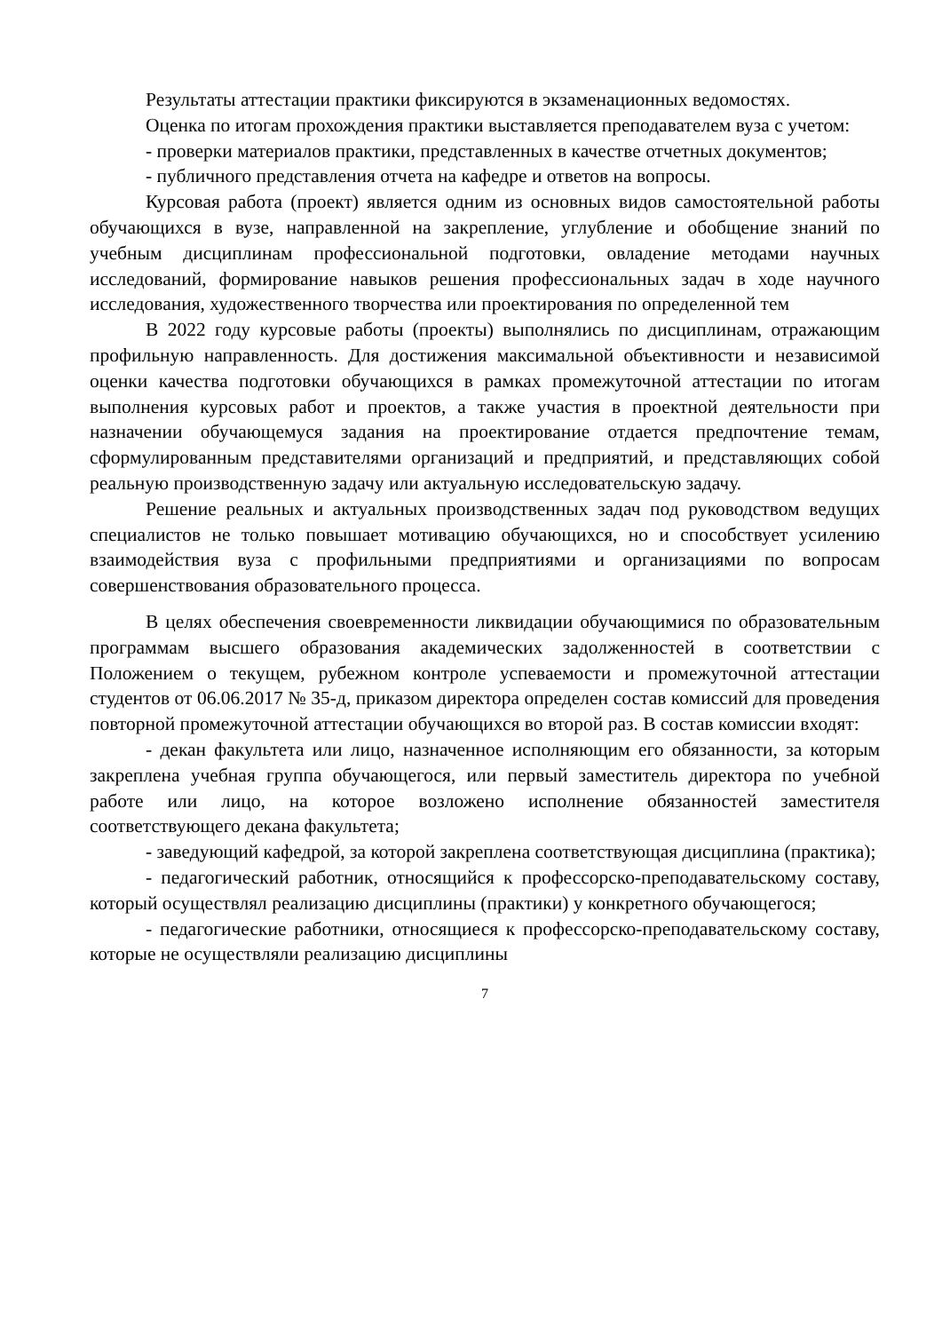Результаты аттестации практики фиксируются в экзаменационных ведомостях.
Оценка по итогам прохождения практики выставляется преподавателем вуза с учетом:
- проверки материалов практики, представленных в качестве отчетных документов;
- публичного представления отчета на кафедре и ответов на вопросы.
Курсовая работа (проект) является одним из основных видов самостоятельной работы обучающихся в вузе, направленной на закрепление, углубление и обобщение знаний по учебным дисциплинам профессиональной подготовки, овладение методами научных исследований, формирование навыков решения профессиональных задач в ходе научного исследования, художественного творчества или проектирования по определенной тем
В 2022 году курсовые работы (проекты) выполнялись по дисциплинам, отражающим профильную направленность. Для достижения максимальной объективности и независимой оценки качества подготовки обучающихся в рамках промежуточной аттестации по итогам выполнения курсовых работ и проектов, а также участия в проектной деятельности при назначении обучающемуся задания на проектирование отдается предпочтение темам, сформулированным представителями организаций и предприятий, и представляющих собой реальную производственную задачу или актуальную исследовательскую задачу.
Решение реальных и актуальных производственных задач под руководством ведущих специалистов не только повышает мотивацию обучающихся, но и способствует усилению взаимодействия вуза с профильными предприятиями и организациями по вопросам совершенствования образовательного процесса.
В целях обеспечения своевременности ликвидации обучающимися по образовательным программам высшего образования академических задолженностей в соответствии с Положением о текущем, рубежном контроле успеваемости и промежуточной аттестации студентов от 06.06.2017 № 35-д, приказом директора определен состав комиссий для проведения повторной промежуточной аттестации обучающихся во второй раз. В состав комиссии входят:
- декан факультета или лицо, назначенное исполняющим его обязанности, за которым закреплена учебная группа обучающегося, или первый заместитель директора по учебной работе или лицо, на которое возложено исполнение обязанностей заместителя соответствующего декана факультета;
- заведующий кафедрой, за которой закреплена соответствующая дисциплина (практика);
- педагогический работник, относящийся к профессорско-преподавательскому составу, который осуществлял реализацию дисциплины (практики) у конкретного обучающегося;
- педагогические работники, относящиеся к профессорско-преподавательскому составу, которые не осуществляли реализацию дисциплины
7